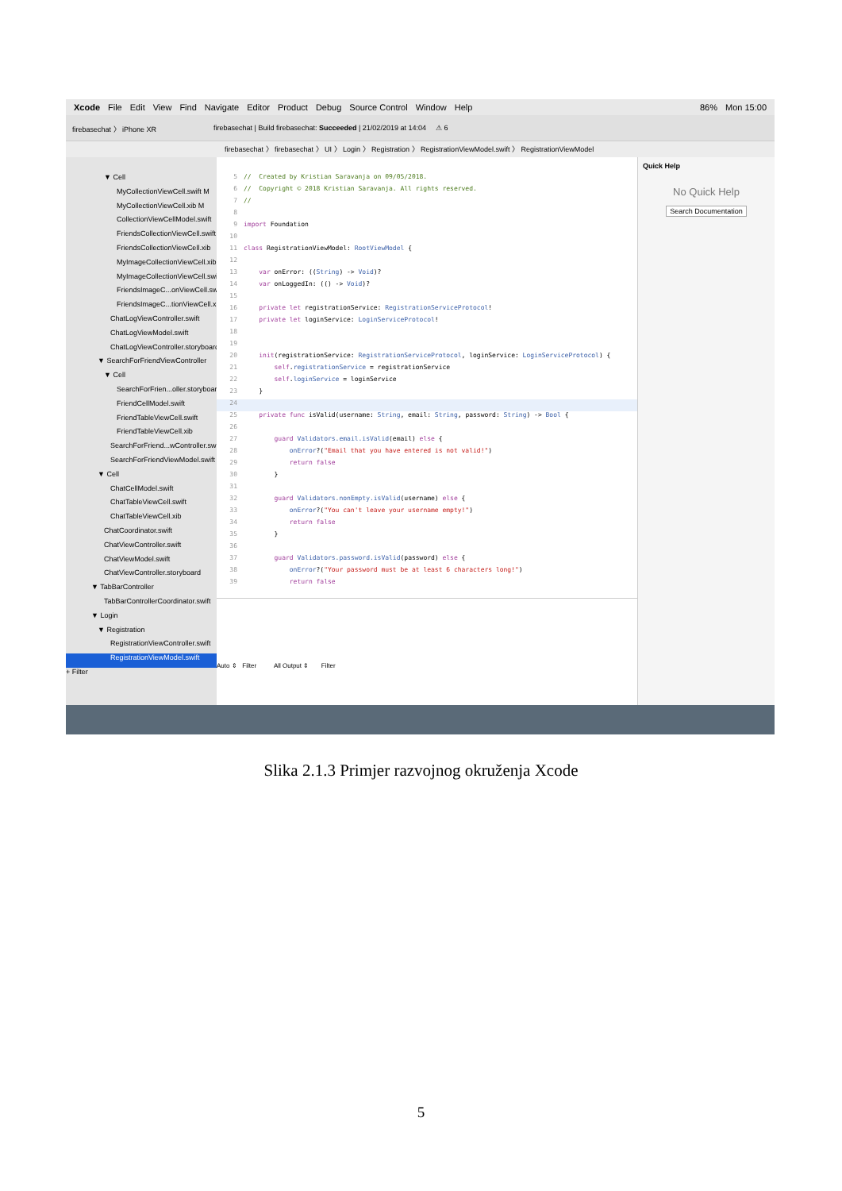Xcode File Edit View Find Navigate Editor Product Debug Source Control Window Help 86% Mon 15:00
firebasechat 〉 iPhone XR firebasechat | Build firebasechat: Succeeded | 21/02/2019 at 14:04 ⚠ 6
firebasechat 〉 firebasechat 〉 UI 〉 Login 〉 Registration 〉 RegistrationViewModel.swift 〉 RegistrationViewModel
▼ Cell
MyCollectionViewCell.swift M
MyCollectionViewCell.xib M
CollectionViewCellModel.swift
FriendsCollectionViewCell.swift
FriendsCollectionViewCell.xib
MyImageCollectionViewCell.xib
MyImageCollectionViewCell.swift
FriendsImageC...onViewCell.swift
FriendsImageC...tionViewCell.xib
ChatLogViewController.swift
ChatLogViewModel.swift
ChatLogViewController.storyboard
▼ SearchForFriendViewController
▼ Cell
SearchForFrien...oller.storyboard
FriendCellModel.swift
FriendTableViewCell.swift
FriendTableViewCell.xib
SearchForFriend...wController.swift
SearchForFriendViewModel.swift
▼ Cell
ChatCellModel.swift
ChatTableViewCell.swift
ChatTableViewCell.xib
ChatCoordinator.swift
ChatViewController.swift
ChatViewModel.swift
ChatViewController.storyboard
▼ TabBarController
TabBarControllerCoordinator.swift
▼ Login
▼ Registration
RegistrationViewController.swift
RegistrationViewModel.swift
+ Filter
5 // Created by Kristian Saravanja on 09/05/2018.
6 // Copyright © 2018 Kristian Saravanja. All rights reserved.
7 //
8
9 import Foundation
10
11 class RegistrationViewModel: RootViewModel {
12
13 var onError: ((String) -> Void)?
14 var onLoggedIn: (() -> Void)?
15
16 private let registrationService: RegistrationServiceProtocol!
17 private let loginService: LoginServiceProtocol!
18
19
20 init(registrationService: RegistrationServiceProtocol, loginService: LoginServiceProtocol) {
21 self.registrationService = registrationService
22 self.loginService = loginService
23 }
24
25 private func isValid(username: String, email: String, password: String) -> Bool {
26
27 guard Validators.email.isValid(email) else {
28 onError?("Email that you have entered is not valid!")
29 return false
30 }
31
32 guard Validators.nonEmpty.isValid(username) else {
33 onError?("You can't leave your username empty!")
34 return false
35 }
36
37 guard Validators.password.isValid(password) else {
38 onError?("Your password must be at least 6 characters long!")
39 return false
Auto ⇕ Filter All Output ⇕ Filter
Quick Help
No Quick Help
Search Documentation
Slika 2.1.3 Primjer razvojnog okruženja Xcode
5